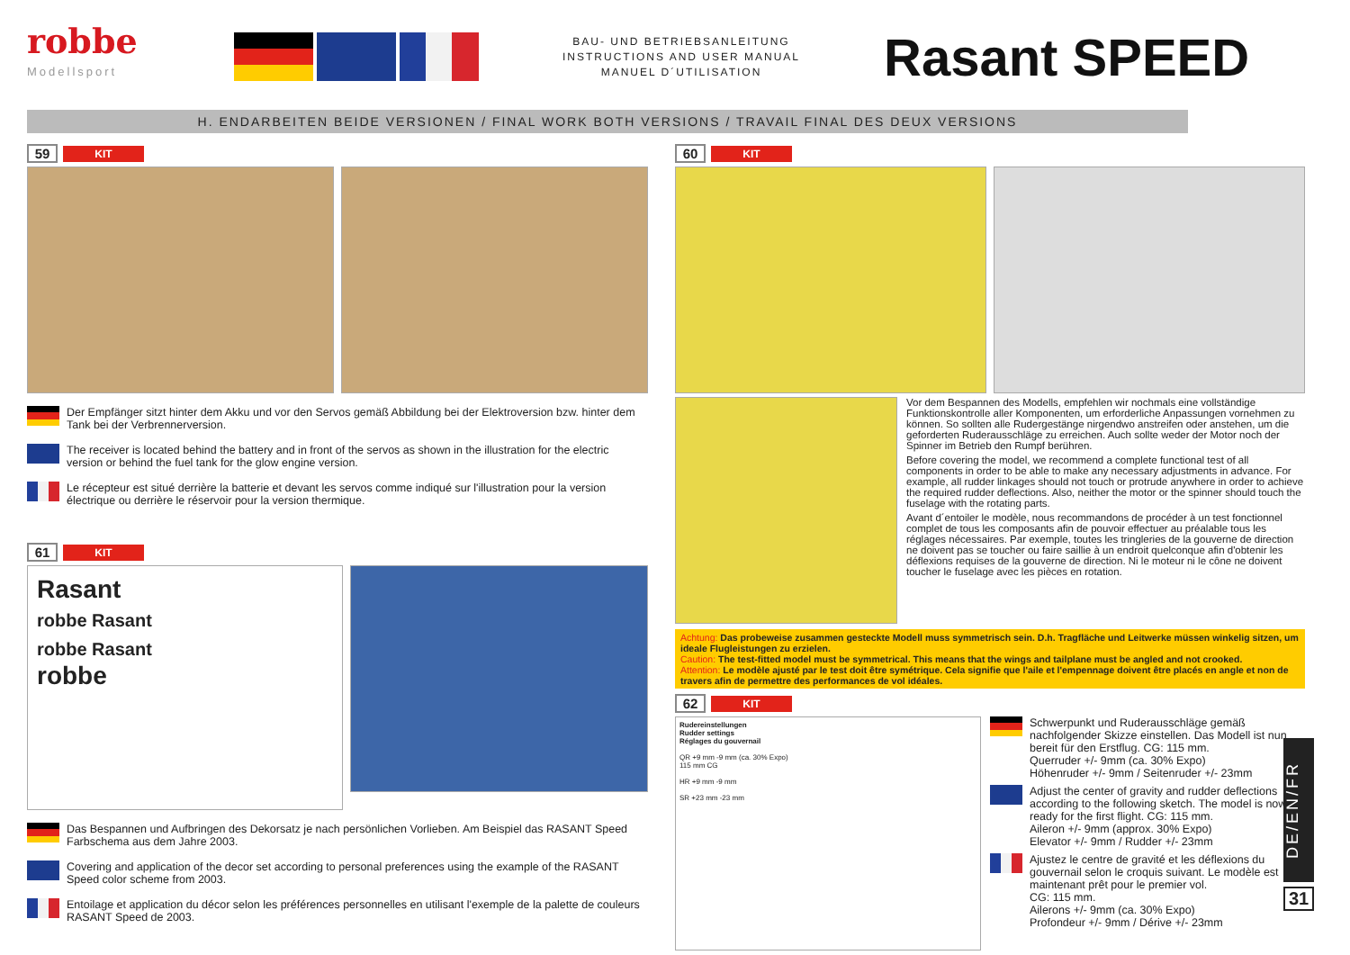robbe
Modellsport
BAU- UND BETRIEBSANLEITUNG
INSTRUCTIONS AND USER MANUAL
MANUEL D´UTILISATION
Rasant SPEED
H. ENDARBEITEN BEIDE VERSIONEN / FINAL WORK BOTH VERSIONS / TRAVAIL FINAL DES DEUX VERSIONS
59 KIT
Der Empfänger sitzt hinter dem Akku und vor den Servos gemäß Abbildung bei der Elektroversion bzw. hinter dem Tank bei der Verbrennerversion.
The receiver is located behind the battery and in front of the servos as shown in the illustration for the electric version or behind the fuel tank for the glow engine version.
Le récepteur est situé derrière la batterie et devant les servos comme indiqué sur l'illustration pour la version électrique ou derrière le réservoir pour la version thermique.
61 KIT
Rasant
robbe Rasant
robbe Rasant
robbe
Das Bespannen und Aufbringen des Dekorsatz je nach persönlichen Vorlieben. Am Beispiel das RASANT Speed Farbschema aus dem Jahre 2003.
Covering and application of the decor set according to personal preferences using the example of the RASANT Speed color scheme from 2003.
Entoilage et application du décor selon les préférences personnelles en utilisant l'exemple de la palette de couleurs RASANT Speed de 2003.
60 KIT
Vor dem Bespannen des Modells, empfehlen wir nochmals eine vollständige Funktionskontrolle aller Komponenten, um erforderliche Anpassungen vornehmen zu können. So sollten alle Rudergestänge nirgendwo anstreifen oder anstehen, um die geforderten Ruderausschläge zu erreichen. Auch sollte weder der Motor noch der Spinner im Betrieb den Rumpf berühren.
Before covering the model, we recommend a complete functional test of all components in order to be able to make any necessary adjustments in advance. For example, all rudder linkages should not touch or protrude anywhere in order to achieve the required rudder deflections. Also, neither the motor or the spinner should touch the fuselage with the rotating parts.
Avant d´entoiler le modèle, nous recommandons de procéder à un test fonctionnel complet de tous les composants afin de pouvoir effectuer au préalable tous les réglages nécessaires. Par exemple, toutes les tringleries de la gouverne de direction ne doivent pas se toucher ou faire saillie à un endroit quelconque afin d'obtenir les déflexions requises de la gouverne de direction. Ni le moteur ni le cône ne doivent toucher le fuselage avec les pièces en rotation.
Achtung: Das probeweise zusammen gesteckte Modell muss symmetrisch sein. D.h. Tragfläche und Leitwerke müssen winkelig sitzen, um ideale Flugleistungen zu erzielen.
Caution: The test-fitted model must be symmetrical. This means that the wings and tailplane must be angled and not crooked.
Attention: Le modèle ajusté par le test doit être symétrique. Cela signifie que l'aile et l'empennage doivent être placés en angle et non de travers afin de permettre des performances de vol idéales.
62 KIT
Rudereinstellungen
Rudder settings
Réglages du gouvernail
QR +9 mm -9 mm (ca. 30% Expo)
115 mm CG
HR +9 mm -9 mm
SR +23 mm -23 mm
Schwerpunkt und Ruderausschläge gemäß nachfolgender Skizze einstellen. Das Modell ist nun bereit für den Erstflug. CG: 115 mm.
Querruder +/- 9mm (ca. 30% Expo)
Höhenruder +/- 9mm / Seitenruder +/- 23mm
Adjust the center of gravity and rudder deflections according to the following sketch. The model is now ready for the first flight. CG: 115 mm.
Aileron +/- 9mm (approx. 30% Expo)
Elevator +/- 9mm / Rudder +/- 23mm
Ajustez le centre de gravité et les déflexions du gouvernail selon le croquis suivant. Le modèle est maintenant prêt pour le premier vol.
CG: 115 mm.
Ailerons +/- 9mm (ca. 30% Expo)
Profondeur +/- 9mm / Dérive +/- 23mm
DE/EN/FR
31